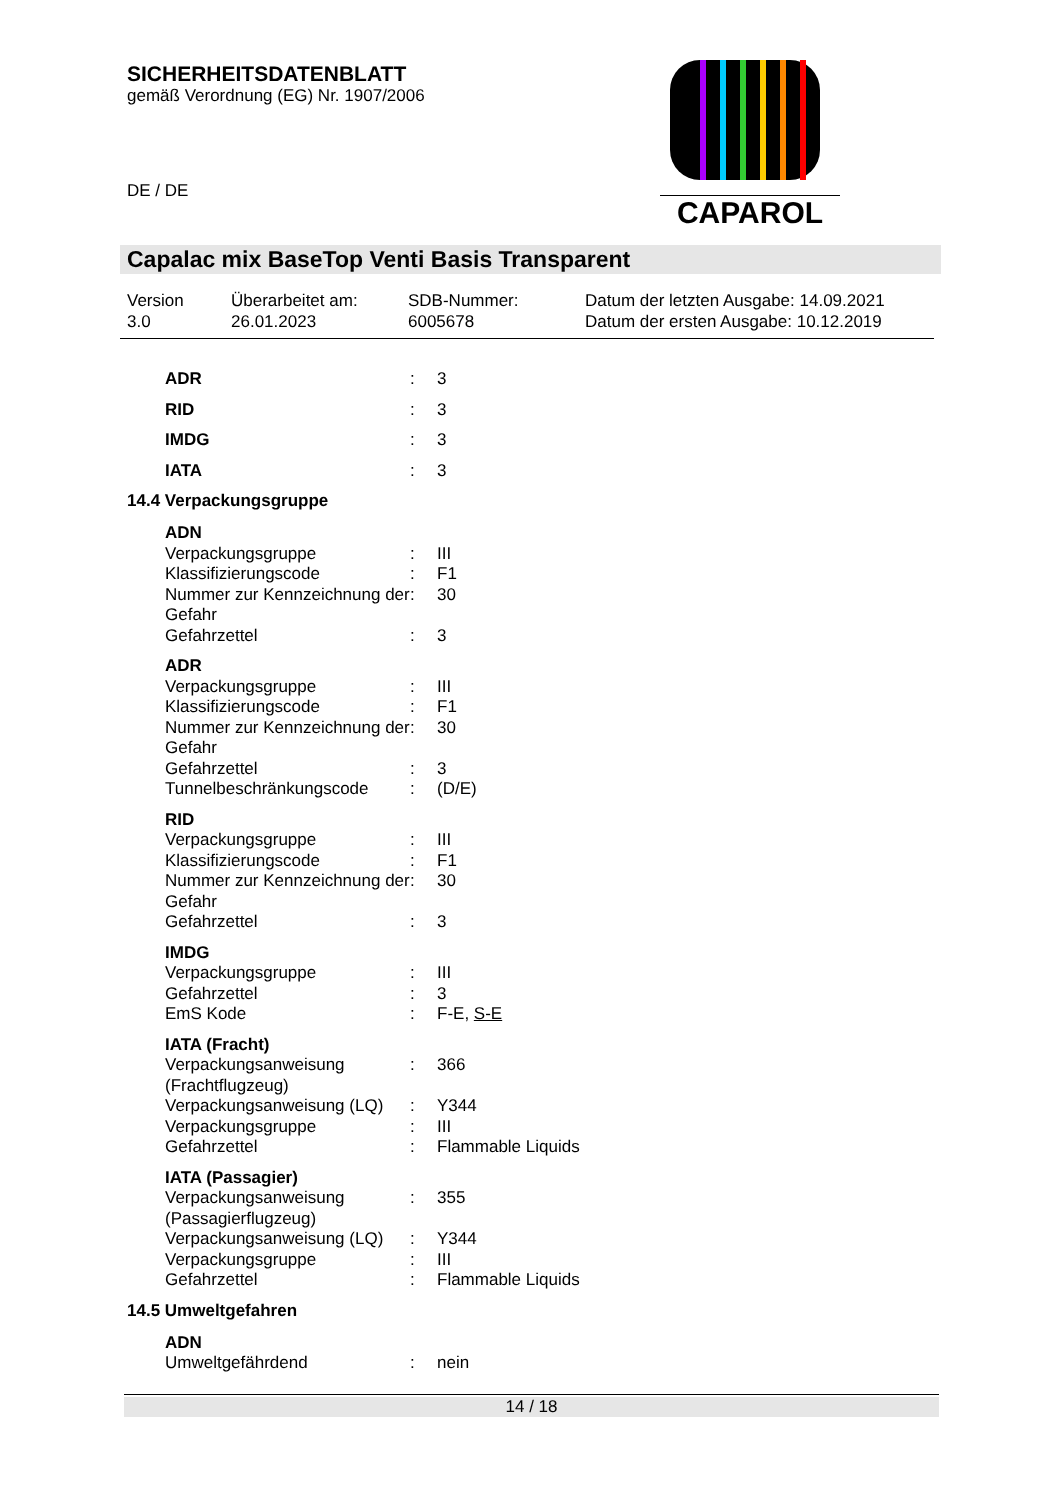SICHERHEITSDATENBLATT
gemäß Verordnung (EG) Nr. 1907/2006
DE / DE
CAPAROL
Capalac mix BaseTop Venti Basis Transparent
Version
3.0
Überarbeitet am:
26.01.2023
SDB-Nummer:
6005678
Datum der letzten Ausgabe: 14.09.2021
Datum der ersten Ausgabe: 10.12.2019
| ADR | : | 3 |
| RID | : | 3 |
| IMDG | : | 3 |
| IATA | : | 3 |
14.4 Verpackungsgruppe
| ADN | | |
| Verpackungsgruppe | : | III |
| Klassifizierungscode | : | F1 |
| Nummer zur Kennzeichnung der Gefahr | : | 30 |
| Gefahrzettel | : | 3 |
| ADR | | |
| Verpackungsgruppe | : | III |
| Klassifizierungscode | : | F1 |
| Nummer zur Kennzeichnung der Gefahr | : | 30 |
| Gefahrzettel | : | 3 |
| Tunnelbeschränkungscode | : | (D/E) |
| RID | | |
| Verpackungsgruppe | : | III |
| Klassifizierungscode | : | F1 |
| Nummer zur Kennzeichnung der Gefahr | : | 30 |
| Gefahrzettel | : | 3 |
| IMDG | | |
| Verpackungsgruppe | : | III |
| Gefahrzettel | : | 3 |
| EmS Kode | : | F-E, S-E |
| IATA (Fracht) | | |
| Verpackungsanweisung (Frachtflugzeug) | : | 366 |
| Verpackungsanweisung (LQ) | : | Y344 |
| Verpackungsgruppe | : | III |
| Gefahrzettel | : | Flammable Liquids |
| IATA (Passagier) | | |
| Verpackungsanweisung (Passagierflugzeug) | : | 355 |
| Verpackungsanweisung (LQ) | : | Y344 |
| Verpackungsgruppe | : | III |
| Gefahrzettel | : | Flammable Liquids |
14.5 Umweltgefahren
| ADN | | |
| Umweltgefährdend | : | nein |
14 / 18